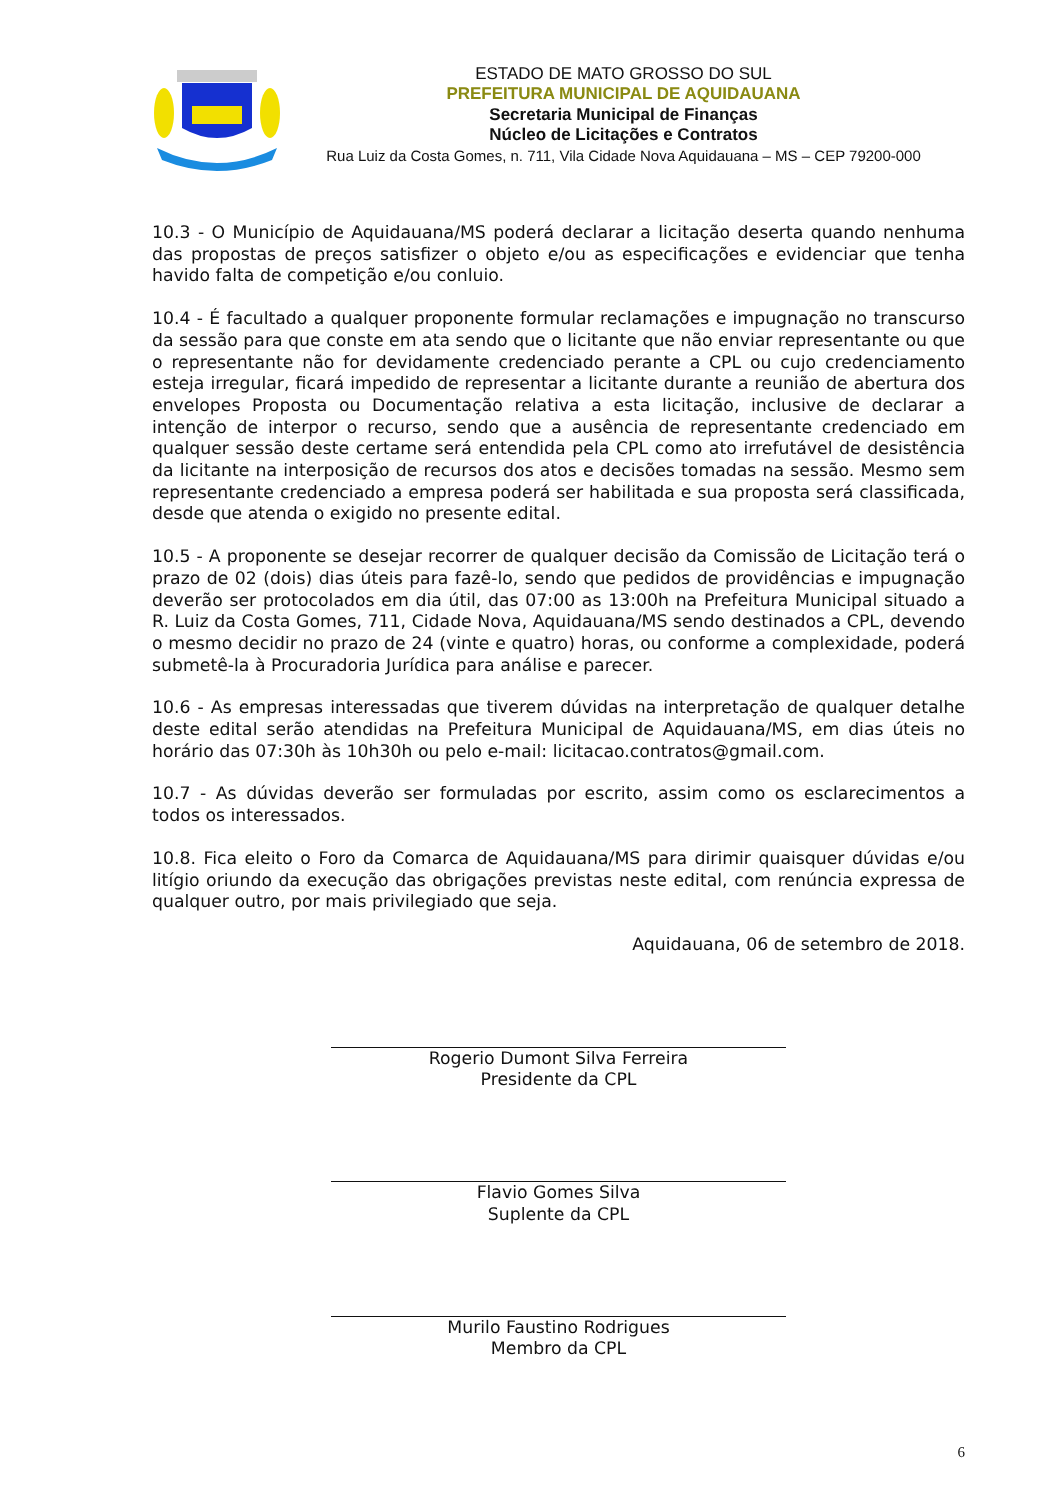ESTADO DE MATO GROSSO DO SUL
PREFEITURA MUNICIPAL DE AQUIDAUANA
Secretaria Municipal de Finanças
Núcleo de Licitações e Contratos
Rua Luiz da Costa Gomes, n. 711, Vila Cidade Nova Aquidauana – MS – CEP 79200-000
10.3 - O Município de Aquidauana/MS poderá declarar a licitação deserta quando nenhuma das propostas de preços satisfizer o objeto e/ou as especificações e evidenciar que tenha havido falta de competição e/ou conluio.
10.4 - É facultado a qualquer proponente formular reclamações e impugnação no transcurso da sessão para que conste em ata sendo que o licitante que não enviar representante ou que o representante não for devidamente credenciado perante a CPL ou cujo credenciamento esteja irregular, ficará impedido de representar a licitante durante a reunião de abertura dos envelopes Proposta ou Documentação relativa a esta licitação, inclusive de declarar a intenção de interpor o recurso, sendo que a ausência de representante credenciado em qualquer sessão deste certame será entendida pela CPL como ato irrefutável de desistência da licitante na interposição de recursos dos atos e decisões tomadas na sessão. Mesmo sem representante credenciado a empresa poderá ser habilitada e sua proposta será classificada, desde que atenda o exigido no presente edital.
10.5 - A proponente se desejar recorrer de qualquer decisão da Comissão de Licitação terá o prazo de 02 (dois) dias úteis para fazê-lo, sendo que pedidos de providências e impugnação deverão ser protocolados em dia útil, das 07:00 as 13:00h na Prefeitura Municipal situado a R. Luiz da Costa Gomes, 711, Cidade Nova, Aquidauana/MS sendo destinados a CPL, devendo o mesmo decidir no prazo de 24 (vinte e quatro) horas, ou conforme a complexidade, poderá submetê-la à Procuradoria Jurídica para análise e parecer.
10.6 - As empresas interessadas que tiverem dúvidas na interpretação de qualquer detalhe deste edital serão atendidas na Prefeitura Municipal de Aquidauana/MS, em dias úteis no horário das 07:30h às 10h30h ou pelo e-mail: licitacao.contratos@gmail.com.
10.7 - As dúvidas deverão ser formuladas por escrito, assim como os esclarecimentos a todos os interessados.
10.8. Fica eleito o Foro da Comarca de Aquidauana/MS para dirimir quaisquer dúvidas e/ou litígio oriundo da execução das obrigações previstas neste edital, com renúncia expressa de qualquer outro, por mais privilegiado que seja.
Aquidauana, 06 de setembro de 2018.
Rogerio Dumont Silva Ferreira
Presidente da CPL
Flavio Gomes Silva
Suplente da CPL
Murilo Faustino Rodrigues
Membro da CPL
6